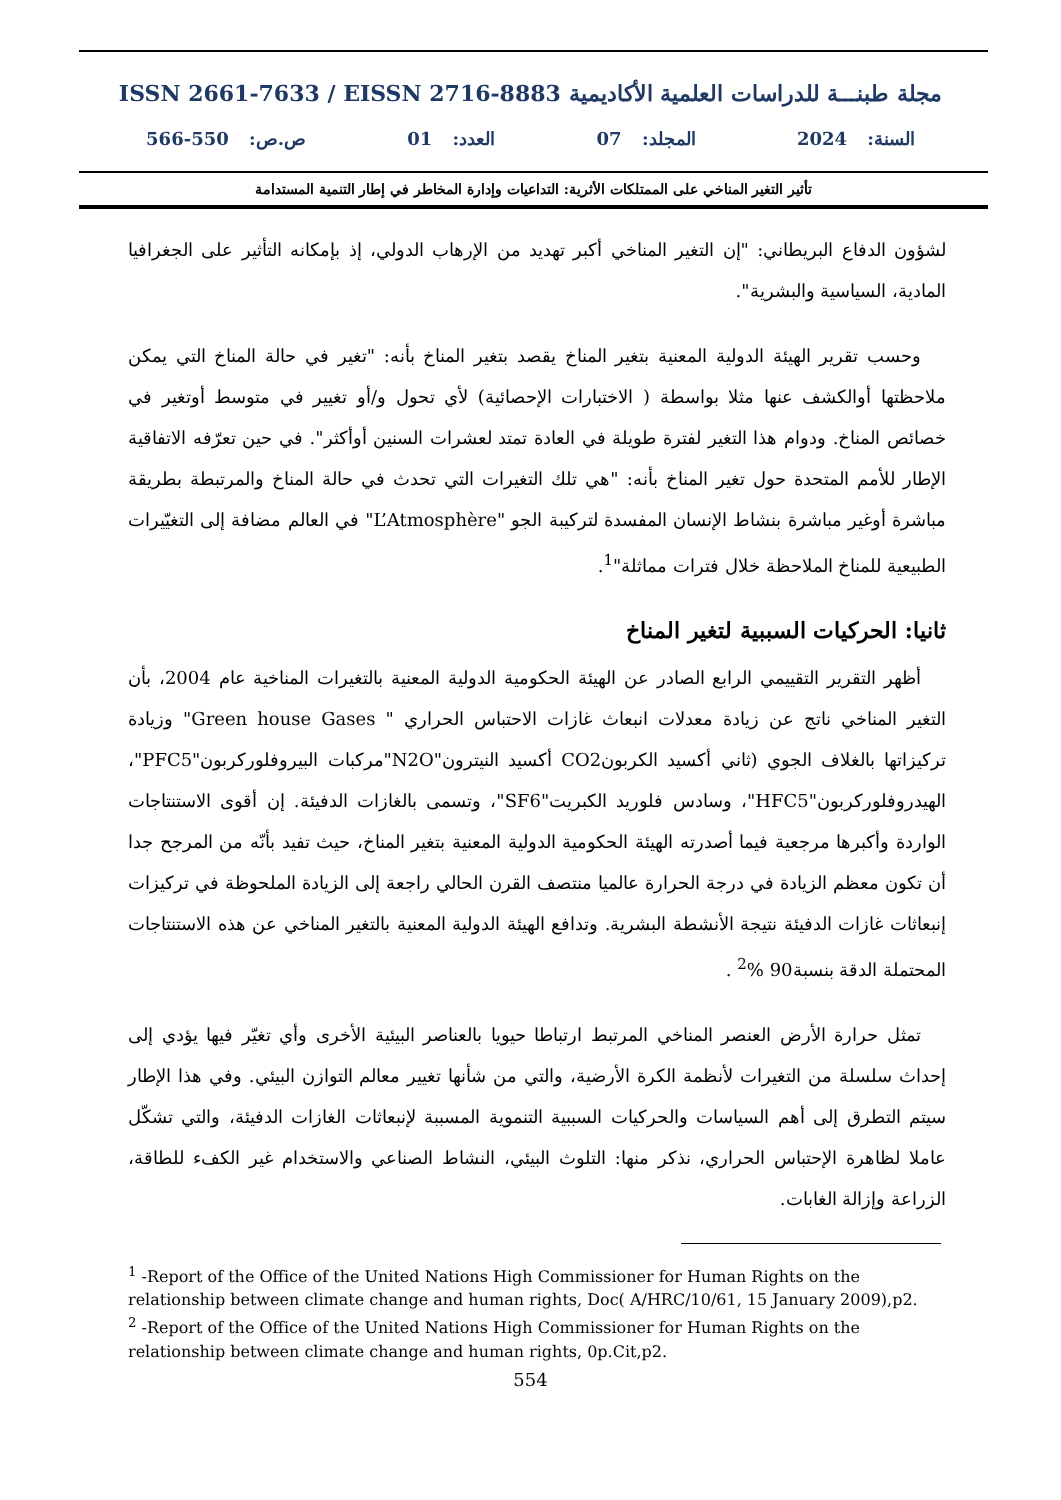ISSN 2661-7633 / EISSN 2716-8883 مجلة طبنـــة للدراسات العلمية الأكاديمية
السنة: 2024 المجلد: 07 العدد: 01 ص.ص: 550-566
تأثير التغير المناخي على الممتلكات الأثرية: التداعيات وإدارة المخاطر في إطار التنمية المستدامة
لشؤون الدفاع البريطاني: "إن التغير المناخي أكبر تهديد من الإرهاب الدولي، إذ بإمكانه التأثير على الجغرافيا المادية، السياسية والبشرية".
وحسب تقرير الهيئة الدولية المعنية بتغير المناخ يقصد بتغير المناخ بأنه: "تغير في حالة المناخ التي يمكن ملاحظتها أوالكشف عنها مثلا بواسطة ( الاختبارات الإحصائية) لأي تحول و/أو تغيير في متوسط أوتغير في خصائص المناخ. ودوام هذا التغير لفترة طويلة في العادة تمتد لعشرات السنين أوأكثر". في حين تعرّفه الاتفاقية الإطار للأمم المتحدة حول تغير المناخ بأنه: "هي تلك التغيرات التي تحدث في حالة المناخ والمرتبطة بطريقة مباشرة أوغير مباشرة بنشاط الإنسان المفسدة لتركيبة الجو "L’Atmosphère" في العالم مضافة إلى التغيّيرات الطبيعية للمناخ الملاحظة خلال فترات مماثلة"<sup>1</sup>.
ثانيا: الحركيات السببية لتغير المناخ
أظهر التقرير التقييمي الرابع الصادر عن الهيئة الحكومية الدولية المعنية بالتغيرات المناخية عام 2004، بأن التغير المناخي ناتج عن زيادة معدلات انبعاث غازات الاحتباس الحراري " Green house Gases" وزيادة تركيزاتها بالغلاف الجوي (ثاني أكسيد الكربونCO2 أكسيد النيترون"N2O"مركبات البيروفلوركربون"PFC5"، الهيدروفلوركربون"HFC5"، وسادس فلوريد الكبريت"SF6"، وتسمى بالغازات الدفيئة. إن أقوى الاستنتاجات الواردة وأكبرها مرجعية فيما أصدرته الهيئة الحكومية الدولية المعنية بتغير المناخ، حيث تفيد بأنّه من المرجح جدا أن تكون معظم الزيادة في درجة الحرارة عالميا منتصف القرن الحالي راجعة إلى الزيادة الملحوظة في تركيزات إنبعاثات غازات الدفيئة نتيجة الأنشطة البشرية. وتدافع الهيئة الدولية المعنية بالتغير المناخي عن هذه الاستنتاجات المحتملة الدقة بنسبة90 %<sup>2</sup> .
تمثل حرارة الأرض العنصر المناخي المرتبط ارتباطا حيويا بالعناصر البيئية الأخرى وأي تغيّر فيها يؤدي إلى إحداث سلسلة من التغيرات لأنظمة الكرة الأرضية، والتي من شأنها تغيير معالم التوازن البيئي. وفي هذا الإطار سيتم التطرق إلى أهم السياسات والحركيات السببية التنموية المسببة لإنبعاثات الغازات الدفيئة، والتي تشكّل عاملا لظاهرة الإحتباس الحراري، نذكر منها: التلوث البيئي، النشاط الصناعي والاستخدام غير الكفء للطاقة، الزراعة وإزالة الغابات.
<sup>1</sup> -Report of the Office of the United Nations High Commissioner for Human Rights on the relationship between climate change and human rights, Doc( A/HRC/10/61, 15 January 2009),p2.
<sup>2</sup> -Report of the Office of the United Nations High Commissioner for Human Rights on the relationship between climate change and human rights, 0p.Cit,p2.
554